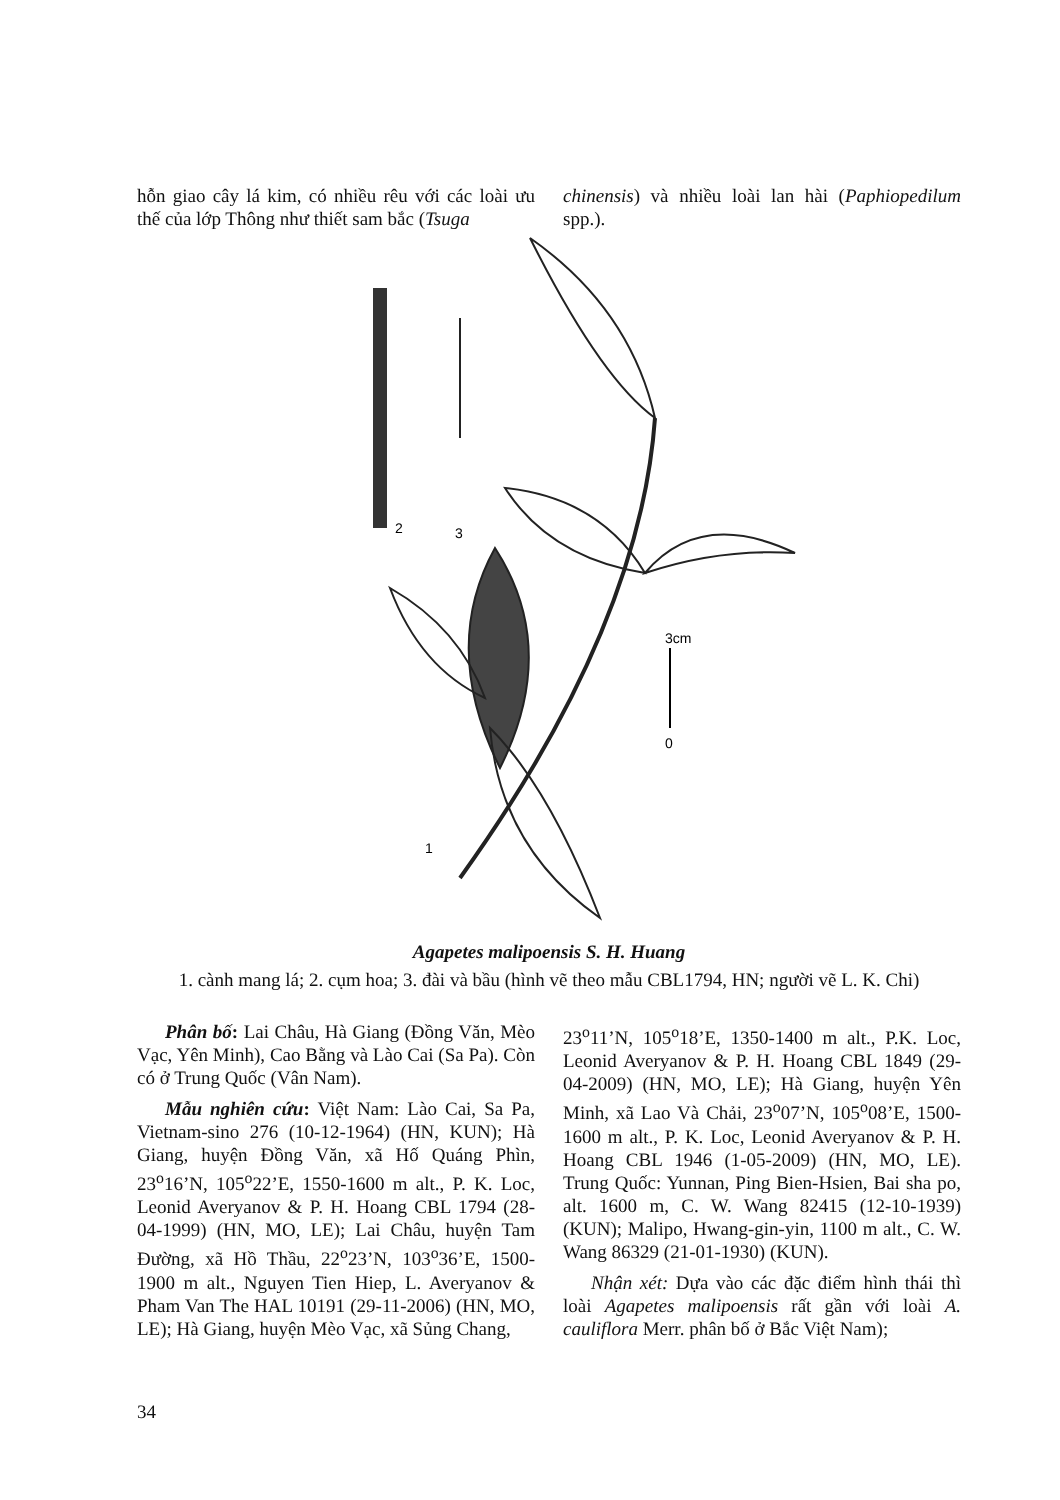hỗn giao cây lá kim, có nhiều rêu với các loài ưu thế của lớp Thông như thiết sam bắc (Tsuga
chinensis) và nhiều loài lan hài (Paphiopedilum spp.).
3cm
0
2
3
1
Agapetes malipoensis S. H. Huang
1. cành mang lá; 2. cụm hoa; 3. đài và bầu (hình vẽ theo mẫu CBL1794, HN; người vẽ L. K. Chi)
Phân bố: Lai Châu, Hà Giang (Đồng Văn, Mèo Vạc, Yên Minh), Cao Bằng và Lào Cai (Sa Pa). Còn có ở Trung Quốc (Vân Nam).
Mẫu nghiên cứu: Việt Nam: Lào Cai, Sa Pa, Vietnam-sino 276 (10-12-1964) (HN, KUN); Hà Giang, huyện Đồng Văn, xã Hố Quáng Phìn, 23<sup>o</sup>16’N, 105<sup>o</sup>22’E, 1550-1600 m alt., P. K. Loc, Leonid Averyanov & P. H. Hoang CBL 1794 (28-04-1999) (HN, MO, LE); Lai Châu, huyện Tam Đường, xã Hồ Thầu, 22<sup>o</sup>23’N, 103<sup>o</sup>36’E, 1500-1900 m alt., Nguyen Tien Hiep, L. Averyanov & Pham Van The HAL 10191 (29-11-2006) (HN, MO, LE); Hà Giang, huyện Mèo Vạc, xã Sủng Chang,
23<sup>o</sup>11’N, 105<sup>o</sup>18’E, 1350-1400 m alt., P.K. Loc, Leonid Averyanov & P. H. Hoang CBL 1849 (29-04-2009) (HN, MO, LE); Hà Giang, huyện Yên Minh, xã Lao Và Chải, 23<sup>o</sup>07’N, 105<sup>o</sup>08’E, 1500-1600 m alt., P. K. Loc, Leonid Averyanov & P. H. Hoang CBL 1946 (1-05-2009) (HN, MO, LE). Trung Quốc: Yunnan, Ping Bien-Hsien, Bai sha po, alt. 1600 m, C. W. Wang 82415 (12-10-1939) (KUN); Malipo, Hwang-gin-yin, 1100 m alt., C. W. Wang 86329 (21-01-1930) (KUN).
Nhận xét: Dựa vào các đặc điểm hình thái thì loài Agapetes malipoensis rất gần với loài A. cauliflora Merr. phân bố ở Bắc Việt Nam);
34